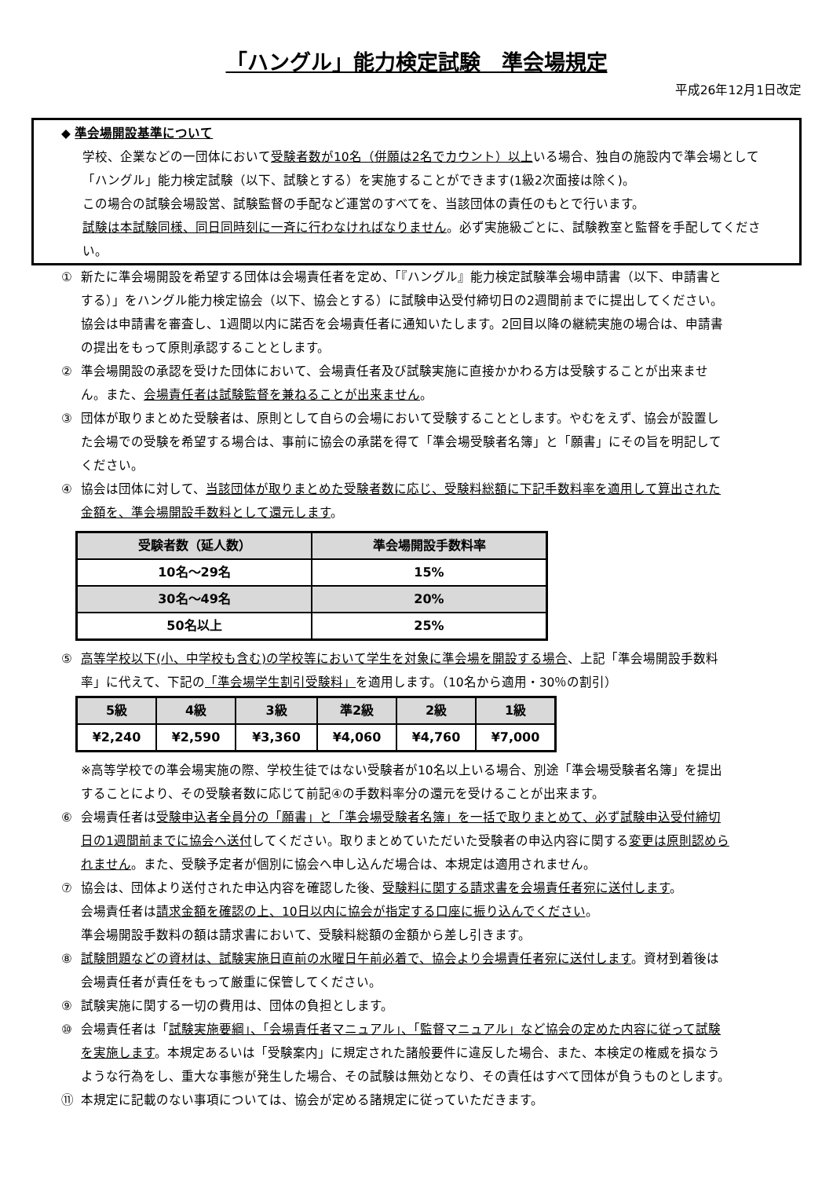「ハングル」能力検定試験　準会場規定
平成26年12月1日改定
◆ 準会場開設基準について
学校、企業などの一団体において受験者数が10名（併願は2名でカウント）以上いる場合、独自の施設内で準会場として「ハングル」能力検定試験（以下、試験とする）を実施することができます(1級2次面接は除く)。
この場合の試験会場設営、試験監督の手配など運営のすべてを、当該団体の責任のもとで行います。
試験は本試験同様、同日同時刻に一斉に行わなければなりません。必ず実施級ごとに、試験教室と監督を手配してください。
① 新たに準会場開設を希望する団体は会場責任者を定め、「『ハングル』能力検定試験準会場申請書（以下、申請書とする）」をハングル能力検定協会（以下、協会とする）に試験申込受付締切日の2週間前までに提出してください。協会は申請書を審査し、1週間以内に諾否を会場責任者に通知いたします。2回目以降の継続実施の場合は、申請書の提出をもって原則承認することとします。
② 準会場開設の承認を受けた団体において、会場責任者及び試験実施に直接かかわる方は受験することが出来ません。また、会場責任者は試験監督を兼ねることが出来ません。
③ 団体が取りまとめた受験者は、原則として自らの会場において受験することとします。やむをえず、協会が設置した会場での受験を希望する場合は、事前に協会の承諾を得て「準会場受験者名簿」と「願書」にその旨を明記してください。
④ 協会は団体に対して、当該団体が取りまとめた受験者数に応じ、受験料総額に下記手数料率を適用して算出された金額を、準会場開設手数料として還元します。
| 受験者数（延人数） | 準会場開設手数料率 |
| --- | --- |
| 10名～29名 | 15% |
| 30名～49名 | 20% |
| 50名以上 | 25% |
⑤ 高等学校以下(小、中学校も含む)の学校等において学生を対象に準会場を開設する場合、上記「準会場開設手数料率」に代えて、下記の「準会場学生割引受験料」を適用します。（10名から適用・30％の割引）
| 5級 | 4級 | 3級 | 準2級 | 2級 | 1級 |
| --- | --- | --- | --- | --- | --- |
| ¥2,240 | ¥2,590 | ¥3,360 | ¥4,060 | ¥4,760 | ¥7,000 |
※高等学校での準会場実施の際、学校生徒ではない受験者が10名以上いる場合、別途「準会場受験者名簿」を提出することにより、その受験者数に応じて前記④の手数料率分の還元を受けることが出来ます。
⑥ 会場責任者は受験申込者全員分の「願書」と「準会場受験者名簿」を一括で取りまとめて、必ず試験申込受付締切日の1週間前までに協会へ送付してください。取りまとめていただいた受験者の申込内容に関する変更は原則認められません。また、受験予定者が個別に協会へ申し込んだ場合は、本規定は適用されません。
⑦ 協会は、団体より送付された申込内容を確認した後、受験料に関する請求書を会場責任者宛に送付します。
会場責任者は請求金額を確認の上、10日以内に協会が指定する口座に振り込んでください。
準会場開設手数料の額は請求書において、受験料総額の金額から差し引きます。
⑧ 試験問題などの資材は、試験実施日直前の水曜日午前必着で、協会より会場責任者宛に送付します。資材到着後は会場責任者が責任をもって厳重に保管してください。
⑨ 試験実施に関する一切の費用は、団体の負担とします。
⑩ 会場責任者は「試験実施要綱」、「会場責任者マニュアル」、「監督マニュアル」など協会の定めた内容に従って試験を実施します。本規定あるいは「受験案内」に規定された諸般要件に違反した場合、また、本検定の権威を損なうような行為をし、重大な事態が発生した場合、その試験は無効となり、その責任はすべて団体が負うものとします。
⑪ 本規定に記載のない事項については、協会が定める諸規定に従っていただきます。